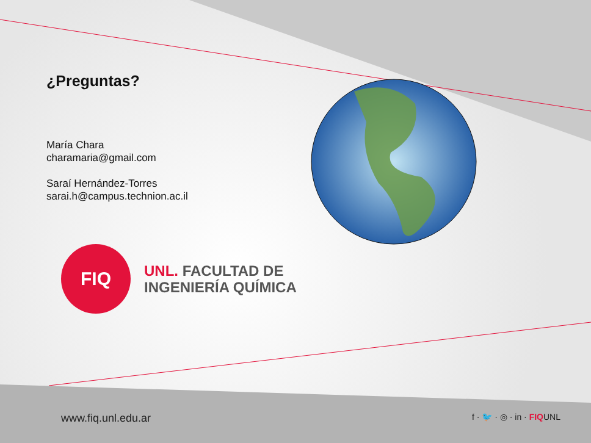¿Preguntas?
María Chara
charamaria@gmail.com
Saraí Hernández-Torres
sarai.h@campus.technion.ac.il
FIQ
UNL. FACULTAD DE
INGENIERÍA QUÍMICA
www.fiq.unl.edu.ar
f · 🐦 · ◎ · in · FIQUNL